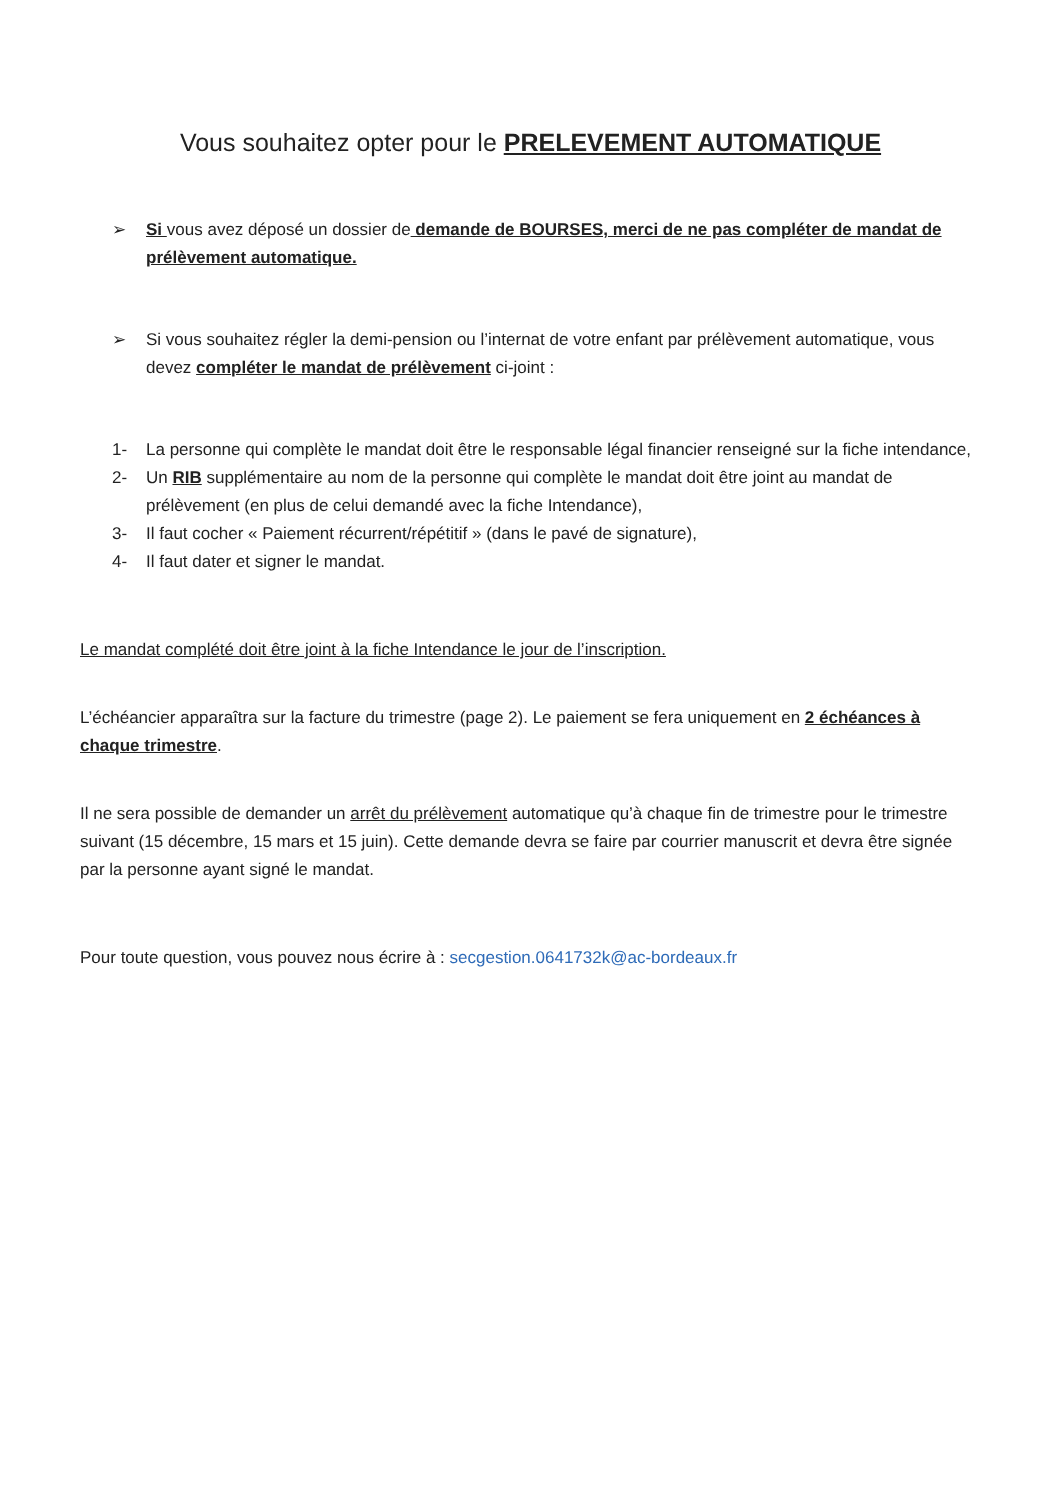Vous souhaitez opter pour le PRELEVEMENT AUTOMATIQUE
➢ Si vous avez déposé un dossier de demande de BOURSES, merci de ne pas compléter de mandat de prélèvement automatique.
➢ Si vous souhaitez régler la demi-pension ou l’internat de votre enfant par prélèvement automatique, vous devez compléter le mandat de prélèvement ci-joint :
1- La personne qui complète le mandat doit être le responsable légal financier renseigné sur la fiche intendance,
2- Un RIB supplémentaire au nom de la personne qui complète le mandat doit être joint au mandat de prélèvement (en plus de celui demandé avec la fiche Intendance),
3- Il faut cocher « Paiement récurrent/répétitif » (dans le pavé de signature),
4- Il faut dater et signer le mandat.
Le mandat complété doit être joint à la fiche Intendance le jour de l’inscription.
L’échéancier apparaîtra sur la facture du trimestre (page 2). Le paiement se fera uniquement en 2 échéances à chaque trimestre.
Il ne sera possible de demander un arrêt du prélèvement automatique qu’à chaque fin de trimestre pour le trimestre suivant (15 décembre, 15 mars et 15 juin). Cette demande devra se faire par courrier manuscrit et devra être signée par la personne ayant signé le mandat.
Pour toute question, vous pouvez nous écrire à : secgestion.0641732k@ac-bordeaux.fr